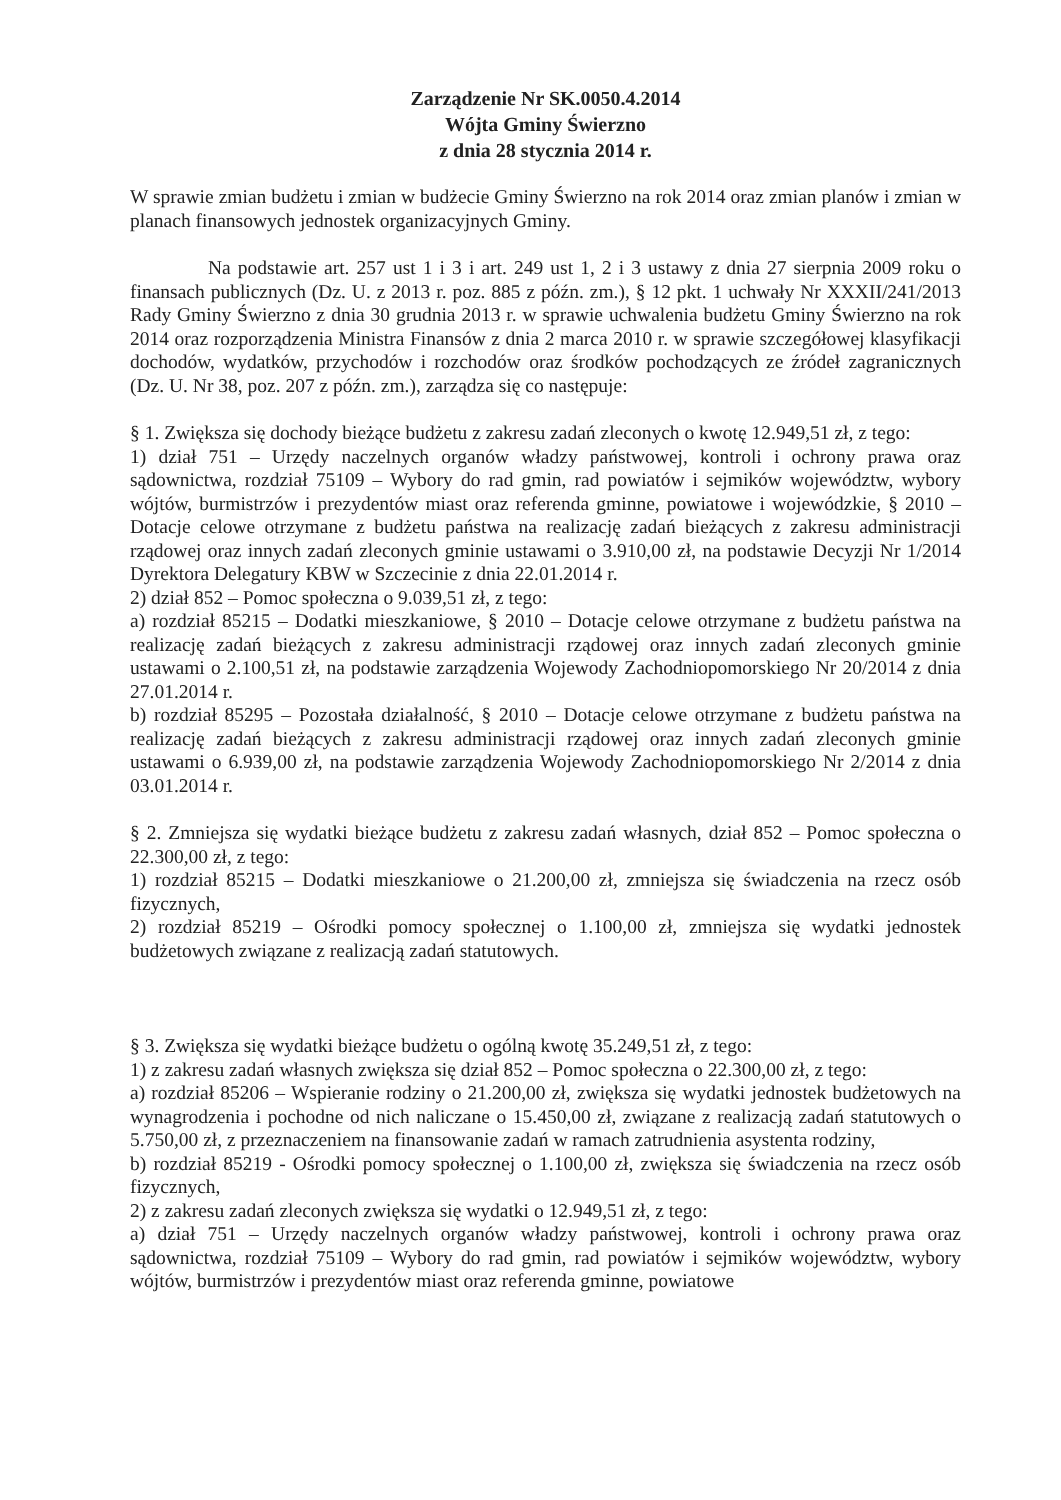Zarządzenie Nr SK.0050.4.2014
Wójta Gminy Świerzno
z dnia 28 stycznia 2014 r.
W sprawie zmian budżetu i zmian w budżecie Gminy Świerzno na rok 2014 oraz zmian planów i zmian w planach finansowych jednostek organizacyjnych Gminy.
Na podstawie art. 257 ust 1 i 3 i art. 249 ust 1, 2 i 3 ustawy z dnia 27 sierpnia 2009 roku o finansach publicznych (Dz. U. z 2013 r. poz. 885 z późn. zm.), § 12 pkt. 1 uchwały Nr XXXII/241/2013 Rady Gminy Świerzno z dnia 30 grudnia 2013 r. w sprawie uchwalenia budżetu Gminy Świerzno na rok 2014 oraz rozporządzenia Ministra Finansów z dnia 2 marca 2010 r. w sprawie szczegółowej klasyfikacji dochodów, wydatków, przychodów i rozchodów oraz środków pochodzących ze źródeł zagranicznych (Dz. U. Nr 38, poz. 207 z późn. zm.), zarządza się co następuje:
§ 1. Zwiększa się dochody bieżące budżetu z zakresu zadań zleconych o kwotę 12.949,51 zł, z tego:
1) dział 751 – Urzędy naczelnych organów władzy państwowej, kontroli i ochrony prawa oraz sądownictwa, rozdział 75109 – Wybory do rad gmin, rad powiatów i sejmików województw, wybory wójtów, burmistrzów i prezydentów miast oraz referenda gminne, powiatowe i wojewódzkie, § 2010 – Dotacje celowe otrzymane z budżetu państwa na realizację zadań bieżących z zakresu administracji rządowej oraz innych zadań zleconych gminie ustawami o 3.910,00 zł, na podstawie Decyzji Nr 1/2014 Dyrektora Delegatury KBW w Szczecinie z dnia 22.01.2014 r.
2) dział 852 – Pomoc społeczna o 9.039,51 zł, z tego:
a) rozdział 85215 – Dodatki mieszkaniowe, § 2010 – Dotacje celowe otrzymane z budżetu państwa na realizację zadań bieżących z zakresu administracji rządowej oraz innych zadań zleconych gminie ustawami o 2.100,51 zł, na podstawie zarządzenia Wojewody Zachodniopomorskiego Nr 20/2014 z dnia 27.01.2014 r.
b) rozdział 85295 – Pozostała działalność, § 2010 – Dotacje celowe otrzymane z budżetu państwa na realizację zadań bieżących z zakresu administracji rządowej oraz innych zadań zleconych gminie ustawami o 6.939,00 zł, na podstawie zarządzenia Wojewody Zachodniopomorskiego Nr 2/2014 z dnia 03.01.2014 r.
§ 2. Zmniejsza się wydatki bieżące budżetu z zakresu zadań własnych, dział 852 – Pomoc społeczna o 22.300,00 zł, z tego:
1) rozdział 85215 – Dodatki mieszkaniowe o 21.200,00 zł, zmniejsza się świadczenia na rzecz osób fizycznych,
2) rozdział 85219 – Ośrodki pomocy społecznej o 1.100,00 zł, zmniejsza się wydatki jednostek budżetowych związane z realizacją zadań statutowych.
§ 3. Zwiększa się wydatki bieżące budżetu o ogólną kwotę 35.249,51 zł, z tego:
1) z zakresu zadań własnych zwiększa się dział 852 – Pomoc społeczna o 22.300,00 zł, z tego:
a) rozdział 85206 – Wspieranie rodziny o 21.200,00 zł, zwiększa się wydatki jednostek budżetowych na wynagrodzenia i pochodne od nich naliczane o 15.450,00 zł, związane z realizacją zadań statutowych o 5.750,00 zł, z przeznaczeniem na finansowanie zadań w ramach zatrudnienia asystenta rodziny,
b) rozdział 85219 - Ośrodki pomocy społecznej o 1.100,00 zł, zwiększa się świadczenia na rzecz osób fizycznych,
2) z zakresu zadań zleconych zwiększa się wydatki o 12.949,51 zł, z tego:
a) dział 751 – Urzędy naczelnych organów władzy państwowej, kontroli i ochrony prawa oraz sądownictwa, rozdział 75109 – Wybory do rad gmin, rad powiatów i sejmików województw, wybory wójtów, burmistrzów i prezydentów miast oraz referenda gminne, powiatowe